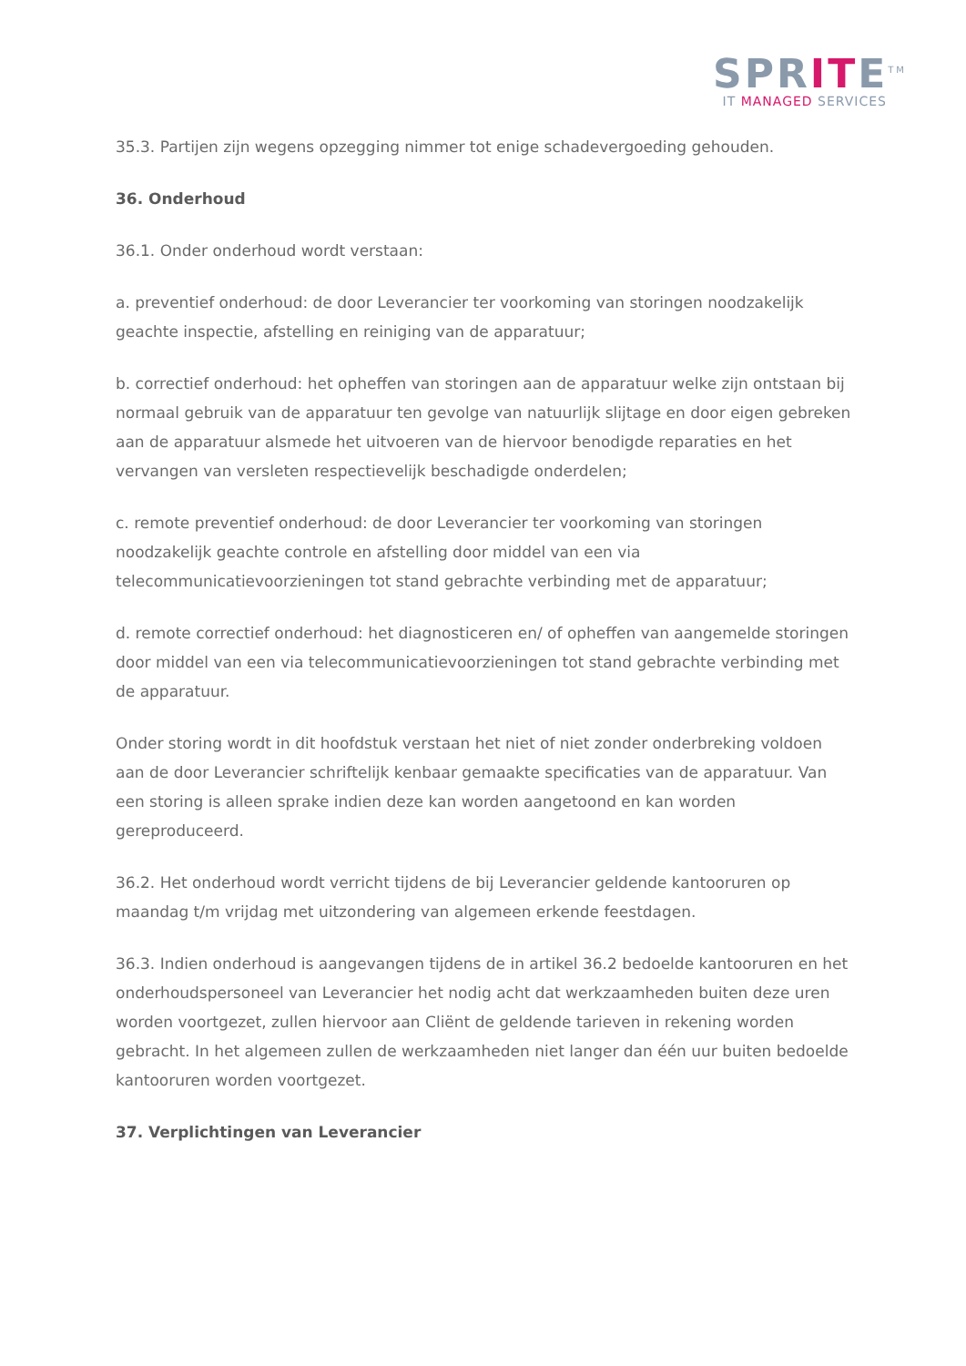SPRITE<sup>TM</sup>
IT MANAGED SERVICES
35.3. Partijen zijn wegens opzegging nimmer tot enige schadevergoeding gehouden.
36. Onderhoud
36.1. Onder onderhoud wordt verstaan:
a. preventief onderhoud: de door Leverancier ter voorkoming van storingen noodzakelijk geachte inspectie, afstelling en reiniging van de apparatuur;
b. correctief onderhoud: het opheffen van storingen aan de apparatuur welke zijn ontstaan bij normaal gebruik van de apparatuur ten gevolge van natuurlijk slijtage en door eigen gebreken aan de apparatuur alsmede het uitvoeren van de hiervoor benodigde reparaties en het vervangen van versleten respectievelijk beschadigde onderdelen;
c. remote preventief onderhoud: de door Leverancier ter voorkoming van storingen noodzakelijk geachte controle en afstelling door middel van een via telecommunicatievoorzieningen tot stand gebrachte verbinding met de apparatuur;
d. remote correctief onderhoud: het diagnosticeren en/ of opheffen van aangemelde storingen door middel van een via telecommunicatievoorzieningen tot stand gebrachte verbinding met de apparatuur.
Onder storing wordt in dit hoofdstuk verstaan het niet of niet zonder onderbreking voldoen aan de door Leverancier schriftelijk kenbaar gemaakte specificaties van de apparatuur. Van een storing is alleen sprake indien deze kan worden aangetoond en kan worden gereproduceerd.
36.2. Het onderhoud wordt verricht tijdens de bij Leverancier geldende kantooruren op maandag t/m vrijdag met uitzondering van algemeen erkende feestdagen.
36.3. Indien onderhoud is aangevangen tijdens de in artikel 36.2 bedoelde kantooruren en het onderhoudspersoneel van Leverancier het nodig acht dat werkzaamheden buiten deze uren worden voortgezet, zullen hiervoor aan Cliënt de geldende tarieven in rekening worden gebracht. In het algemeen zullen de werkzaamheden niet langer dan één uur buiten bedoelde kantooruren worden voortgezet.
37. Verplichtingen van Leverancier